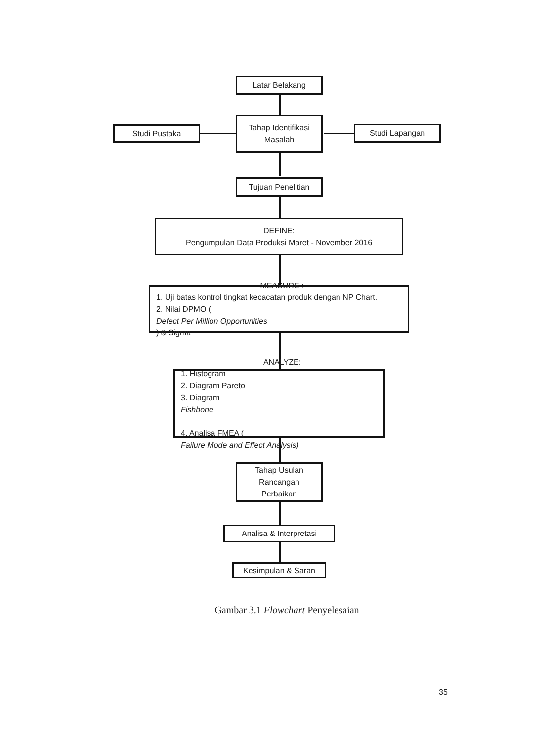Latar Belakang
Studi Pustaka
Tahap Identifikasi
Masalah
Studi Lapangan
Tujuan Penelitian
DEFINE:
Pengumpulan Data Produksi Maret - November 2016
MEASURE :
1. Uji batas kontrol tingkat kecacatan produk dengan NP Chart.
2. Nilai DPMO (Defect Per Million Opportunities) & Sigma
ANALYZE:
1. Histogram
2. Diagram Pareto
3. Diagram
Fishbone
4. Analisa FMEA (Failure Mode and Effect Analysis)
Tahap Usulan
Rancangan
Perbaikan
Analisa & Interpretasi
Kesimpulan & Saran
Gambar 3.1 Flowchart Penyelesaian
35